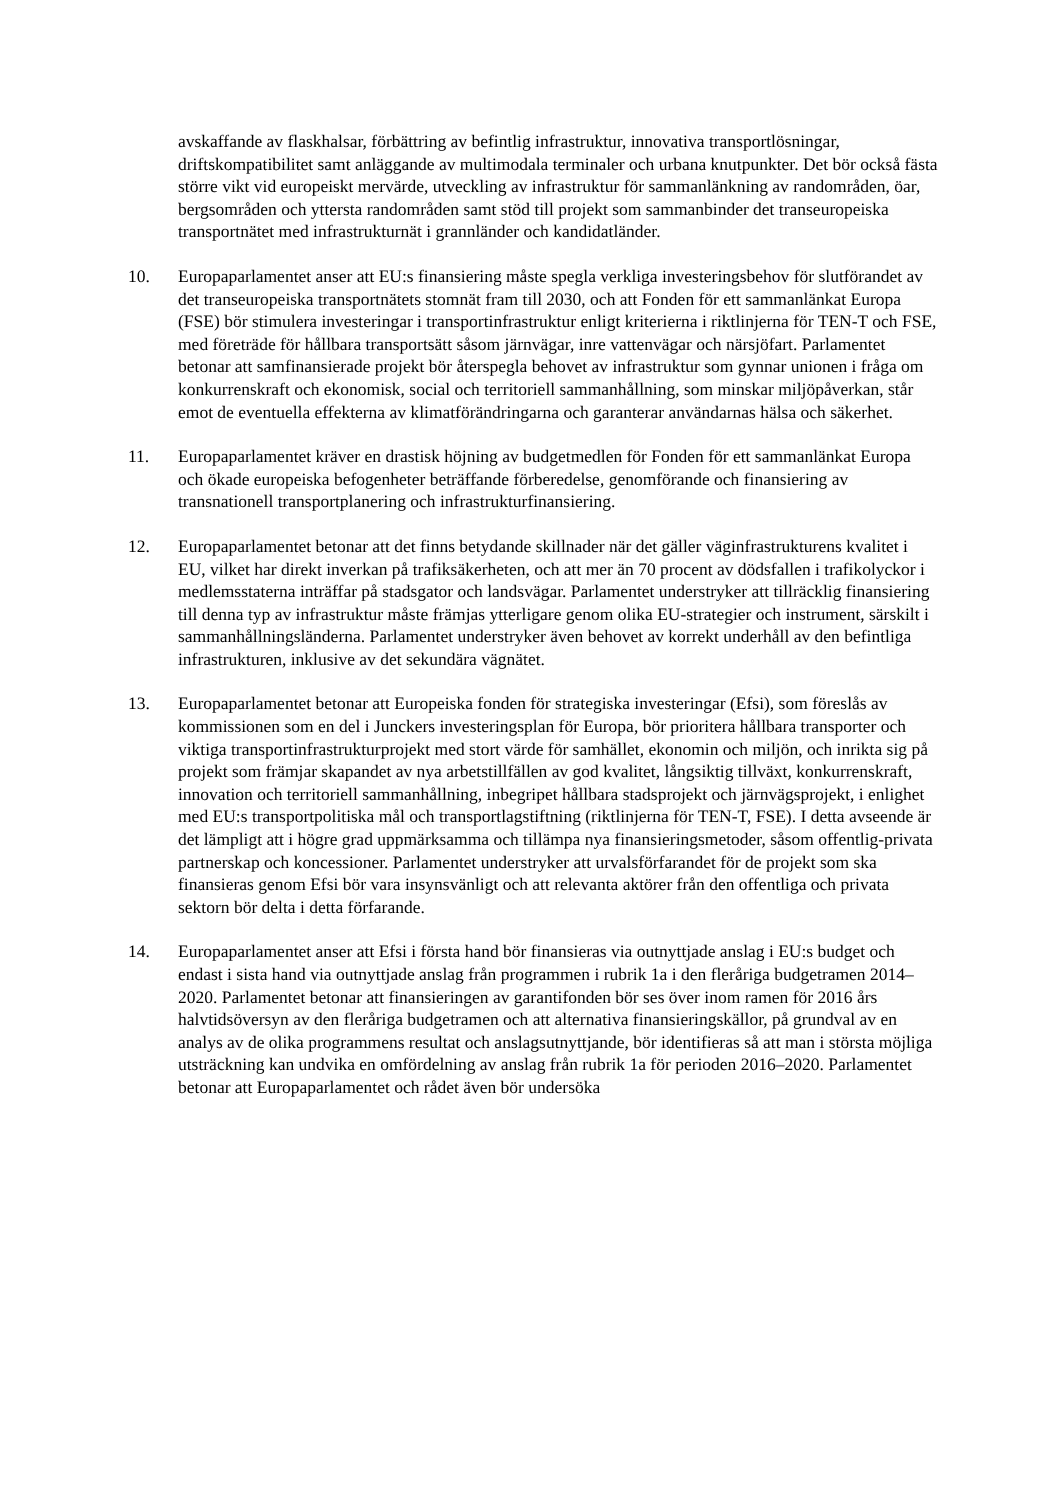avskaffande av flaskhalsar, förbättring av befintlig infrastruktur, innovativa transportlösningar, driftskompatibilitet samt anläggande av multimodala terminaler och urbana knutpunkter. Det bör också fästa större vikt vid europeiskt mervärde, utveckling av infrastruktur för sammanlänkning av randområden, öar, bergsområden och yttersta randområden samt stöd till projekt som sammanbinder det transeuropeiska transportnätet med infrastrukturnät i grannländer och kandidatländer.
10. Europaparlamentet anser att EU:s finansiering måste spegla verkliga investeringsbehov för slutförandet av det transeuropeiska transportnätets stomnät fram till 2030, och att Fonden för ett sammanlänkat Europa (FSE) bör stimulera investeringar i transportinfrastruktur enligt kriterierna i riktlinjerna för TEN-T och FSE, med företräde för hållbara transportsätt såsom järnvägar, inre vattenvägar och närsjöfart. Parlamentet betonar att samfinansierade projekt bör återspegla behovet av infrastruktur som gynnar unionen i fråga om konkurrenskraft och ekonomisk, social och territoriell sammanhållning, som minskar miljöpåverkan, står emot de eventuella effekterna av klimatförändringarna och garanterar användarnas hälsa och säkerhet.
11. Europaparlamentet kräver en drastisk höjning av budgetmedlen för Fonden för ett sammanlänkat Europa och ökade europeiska befogenheter beträffande förberedelse, genomförande och finansiering av transnationell transportplanering och infrastrukturfinansiering.
12. Europaparlamentet betonar att det finns betydande skillnader när det gäller väginfrastrukturens kvalitet i EU, vilket har direkt inverkan på trafiksäkerheten, och att mer än 70 procent av dödsfallen i trafikolyckor i medlemsstaterna inträffar på stadsgator och landsvägar. Parlamentet understryker att tillräcklig finansiering till denna typ av infrastruktur måste främjas ytterligare genom olika EU-strategier och instrument, särskilt i sammanhållningsländerna. Parlamentet understryker även behovet av korrekt underhåll av den befintliga infrastrukturen, inklusive av det sekundära vägnätet.
13. Europaparlamentet betonar att Europeiska fonden för strategiska investeringar (Efsi), som föreslås av kommissionen som en del i Junckers investeringsplan för Europa, bör prioritera hållbara transporter och viktiga transportinfrastrukturprojekt med stort värde för samhället, ekonomin och miljön, och inrikta sig på projekt som främjar skapandet av nya arbetstillfällen av god kvalitet, långsiktig tillväxt, konkurrenskraft, innovation och territoriell sammanhållning, inbegripet hållbara stadsprojekt och järnvägsprojekt, i enlighet med EU:s transportpolitiska mål och transportlagstiftning (riktlinjerna för TEN-T, FSE). I detta avseende är det lämpligt att i högre grad uppmärksamma och tillämpa nya finansieringsmetoder, såsom offentlig-privata partnerskap och koncessioner. Parlamentet understryker att urvalsförfarandet för de projekt som ska finansieras genom Efsi bör vara insynsvänligt och att relevanta aktörer från den offentliga och privata sektorn bör delta i detta förfarande.
14. Europaparlamentet anser att Efsi i första hand bör finansieras via outnyttjade anslag i EU:s budget och endast i sista hand via outnyttjade anslag från programmen i rubrik 1a i den fleråriga budgetramen 2014–2020. Parlamentet betonar att finansieringen av garantifonden bör ses över inom ramen för 2016 års halvtidsöversyn av den fleråriga budgetramen och att alternativa finansieringskällor, på grundval av en analys av de olika programmens resultat och anslagsutnyttjande, bör identifieras så att man i största möjliga utsträckning kan undvika en omfördelning av anslag från rubrik 1a för perioden 2016–2020. Parlamentet betonar att Europaparlamentet och rådet även bör undersöka